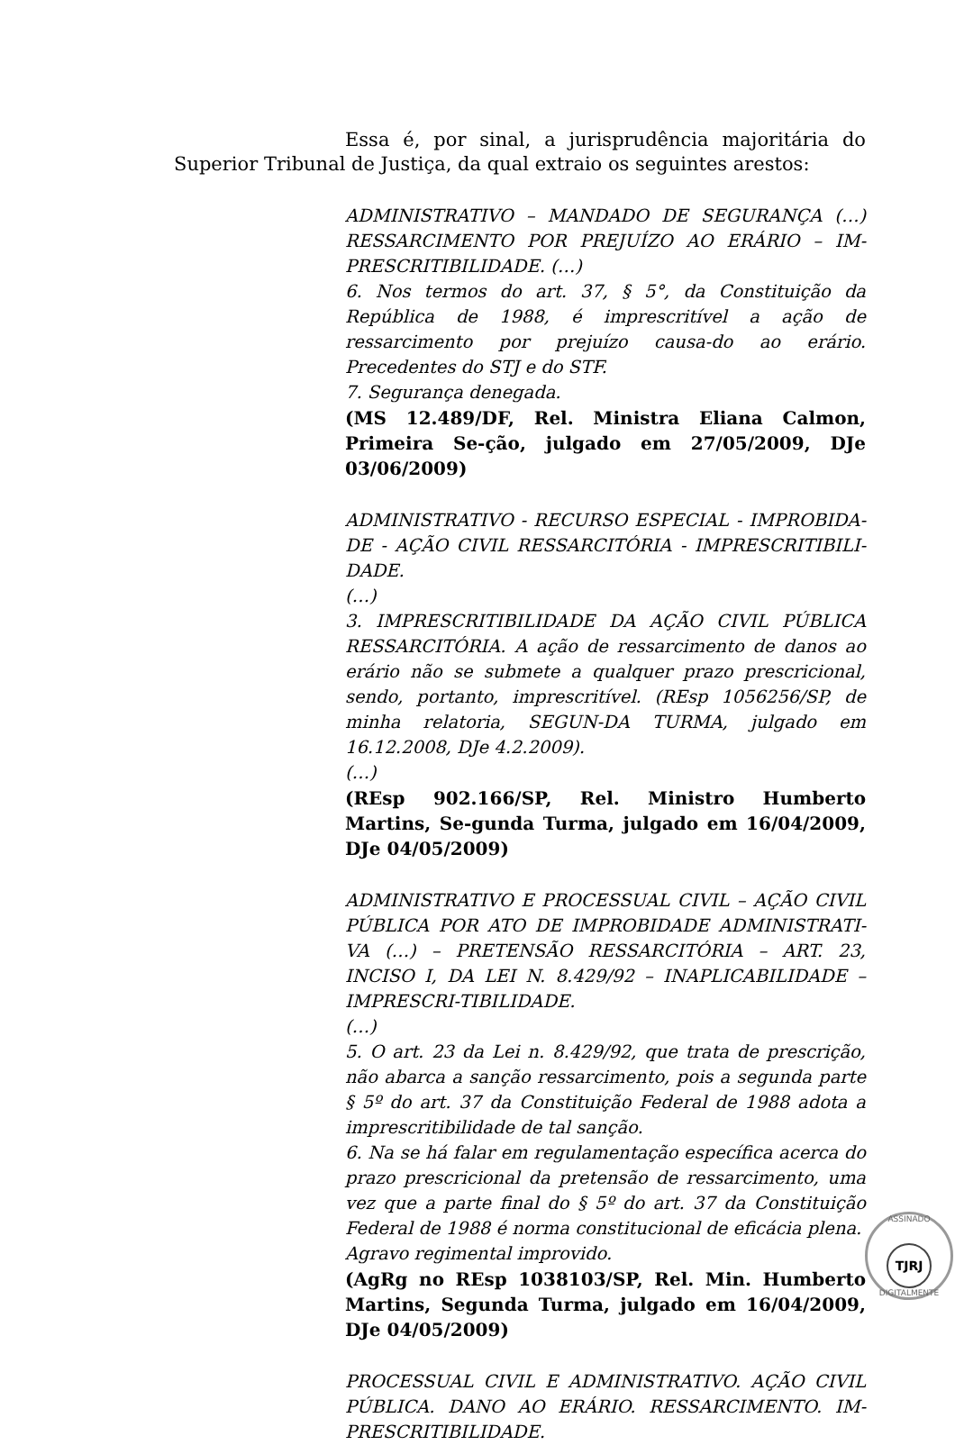Essa é, por sinal, a jurisprudência majoritária do Superior Tribunal de Justiça, da qual extraio os seguintes arestos:
ADMINISTRATIVO – MANDADO DE SEGURANÇA (…) RESSARCIMENTO POR PREJUÍZO AO ERÁRIO – IM-PRESCRITIBILIDADE. (…)
6. Nos termos do art. 37, § 5°, da Constituição da República de 1988, é imprescritível a ação de ressarcimento por prejuízo causa-do ao erário. Precedentes do STJ e do STF.
7. Segurança denegada.
(MS 12.489/DF, Rel. Ministra Eliana Calmon, Primeira Se-ção, julgado em 27/05/2009, DJe 03/06/2009)
ADMINISTRATIVO - RECURSO ESPECIAL - IMPROBIDA-DE - AÇÃO CIVIL RESSARCITÓRIA - IMPRESCRITIBILI-DADE.
(…)
3. IMPRESCRITIBILIDADE DA AÇÃO CIVIL PÚBLICA RESSARCITÓRIA. A ação de ressarcimento de danos ao erário não se submete a qualquer prazo prescricional, sendo, portanto, imprescritível. (REsp 1056256/SP, de minha relatoria, SEGUN-DA TURMA, julgado em 16.12.2008, DJe 4.2.2009).
(…)
(REsp 902.166/SP, Rel. Ministro Humberto Martins, Se-gunda Turma, julgado em 16/04/2009, DJe 04/05/2009)
ADMINISTRATIVO E PROCESSUAL CIVIL – AÇÃO CIVIL PÚBLICA POR ATO DE IMPROBIDADE ADMINISTRATI-VA (…) – PRETENSÃO RESSARCITÓRIA – ART. 23, INCISO I, DA LEI N. 8.429/92 – INAPLICABILIDADE – IMPRESCRI-TIBILIDADE.
(…)
5. O art. 23 da Lei n. 8.429/92, que trata de prescrição, não abarca a sanção ressarcimento, pois a segunda parte § 5º do art. 37 da Constituição Federal de 1988 adota a imprescritibilidade de tal sanção.
6. Na se há falar em regulamentação específica acerca do prazo prescricional da pretensão de ressarcimento, uma vez que a parte final do § 5º do art. 37 da Constituição Federal de 1988 é norma constitucional de eficácia plena.
Agravo regimental improvido.
(AgRg no REsp 1038103/SP, Rel. Min. Humberto Martins, Segunda Turma, julgado em 16/04/2009, DJe 04/05/2009)
PROCESSUAL CIVIL E ADMINISTRATIVO. AÇÃO CIVIL PÚBLICA. DANO AO ERÁRIO. RESSARCIMENTO. IM-PRESCRITIBILIDADE.
ASSINADO
TJRJ
DIGITALMENTE